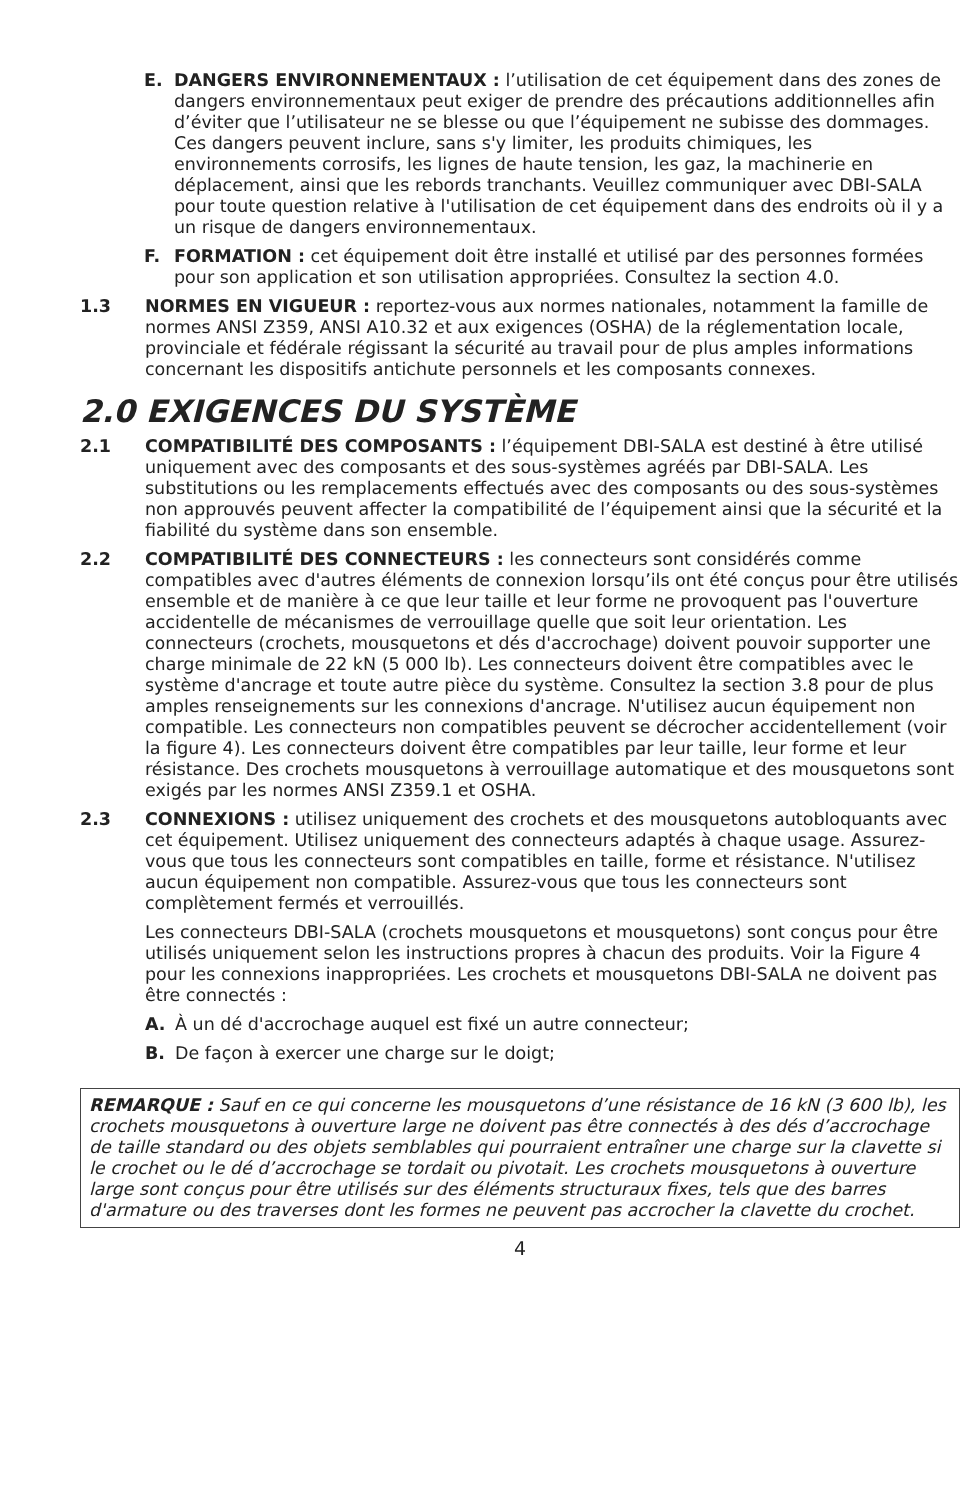E. DANGERS ENVIRONNEMENTAUX : l’utilisation de cet équipement dans des zones de dangers environnementaux peut exiger de prendre des précautions additionnelles afin d’éviter que l’utilisateur ne se blesse ou que l’équipement ne subisse des dommages. Ces dangers peuvent inclure, sans s'y limiter, les produits chimiques, les environnements corrosifs, les lignes de haute tension, les gaz, la machinerie en déplacement, ainsi que les rebords tranchants. Veuillez communiquer avec DBI-SALA pour toute question relative à l'utilisation de cet équipement dans des endroits où il y a un risque de dangers environnementaux.
F. FORMATION : cet équipement doit être installé et utilisé par des personnes formées pour son application et son utilisation appropriées. Consultez la section 4.0.
1.3 NORMES EN VIGUEUR : reportez-vous aux normes nationales, notamment la famille de normes ANSI Z359, ANSI A10.32 et aux exigences (OSHA) de la réglementation locale, provinciale et fédérale régissant la sécurité au travail pour de plus amples informations concernant les dispositifs antichute personnels et les composants connexes.
2.0 EXIGENCES DU SYSTÈME
2.1 COMPATIBILITÉ DES COMPOSANTS : l’équipement DBI-SALA est destiné à être utilisé uniquement avec des composants et des sous-systèmes agréés par DBI-SALA. Les substitutions ou les remplacements effectués avec des composants ou des sous-systèmes non approuvés peuvent affecter la compatibilité de l’équipement ainsi que la sécurité et la fiabilité du système dans son ensemble.
2.2 COMPATIBILITÉ DES CONNECTEURS : les connecteurs sont considérés comme compatibles avec d'autres éléments de connexion lorsqu’ils ont été conçus pour être utilisés ensemble et de manière à ce que leur taille et leur forme ne provoquent pas l'ouverture accidentelle de mécanismes de verrouillage quelle que soit leur orientation. Les connecteurs (crochets, mousquetons et dés d'accrochage) doivent pouvoir supporter une charge minimale de 22 kN (5 000 lb). Les connecteurs doivent être compatibles avec le système d'ancrage et toute autre pièce du système. Consultez la section 3.8 pour de plus amples renseignements sur les connexions d'ancrage. N'utilisez aucun équipement non compatible. Les connecteurs non compatibles peuvent se décrocher accidentellement (voir la figure 4). Les connecteurs doivent être compatibles par leur taille, leur forme et leur résistance. Des crochets mousquetons à verrouillage automatique et des mousquetons sont exigés par les normes ANSI Z359.1 et OSHA.
2.3 CONNEXIONS : utilisez uniquement des crochets et des mousquetons autobloquants avec cet équipement. Utilisez uniquement des connecteurs adaptés à chaque usage. Assurez-vous que tous les connecteurs sont compatibles en taille, forme et résistance. N'utilisez aucun équipement non compatible. Assurez-vous que tous les connecteurs sont complètement fermés et verrouillés.
Les connecteurs DBI-SALA (crochets mousquetons et mousquetons) sont conçus pour être utilisés uniquement selon les instructions propres à chacun des produits. Voir la Figure 4 pour les connexions inappropriées. Les crochets et mousquetons DBI-SALA ne doivent pas être connectés :
A. À un dé d'accrochage auquel est fixé un autre connecteur;
B. De façon à exercer une charge sur le doigt;
REMARQUE : Sauf en ce qui concerne les mousquetons d’une résistance de 16 kN (3 600 lb), les crochets mousquetons à ouverture large ne doivent pas être connectés à des dés d’accrochage de taille standard ou des objets semblables qui pourraient entraîner une charge sur la clavette si le crochet ou le dé d’accrochage se tordait ou pivotait. Les crochets mousquetons à ouverture large sont conçus pour être utilisés sur des éléments structuraux fixes, tels que des barres d'armature ou des traverses dont les formes ne peuvent pas accrocher la clavette du crochet.
4